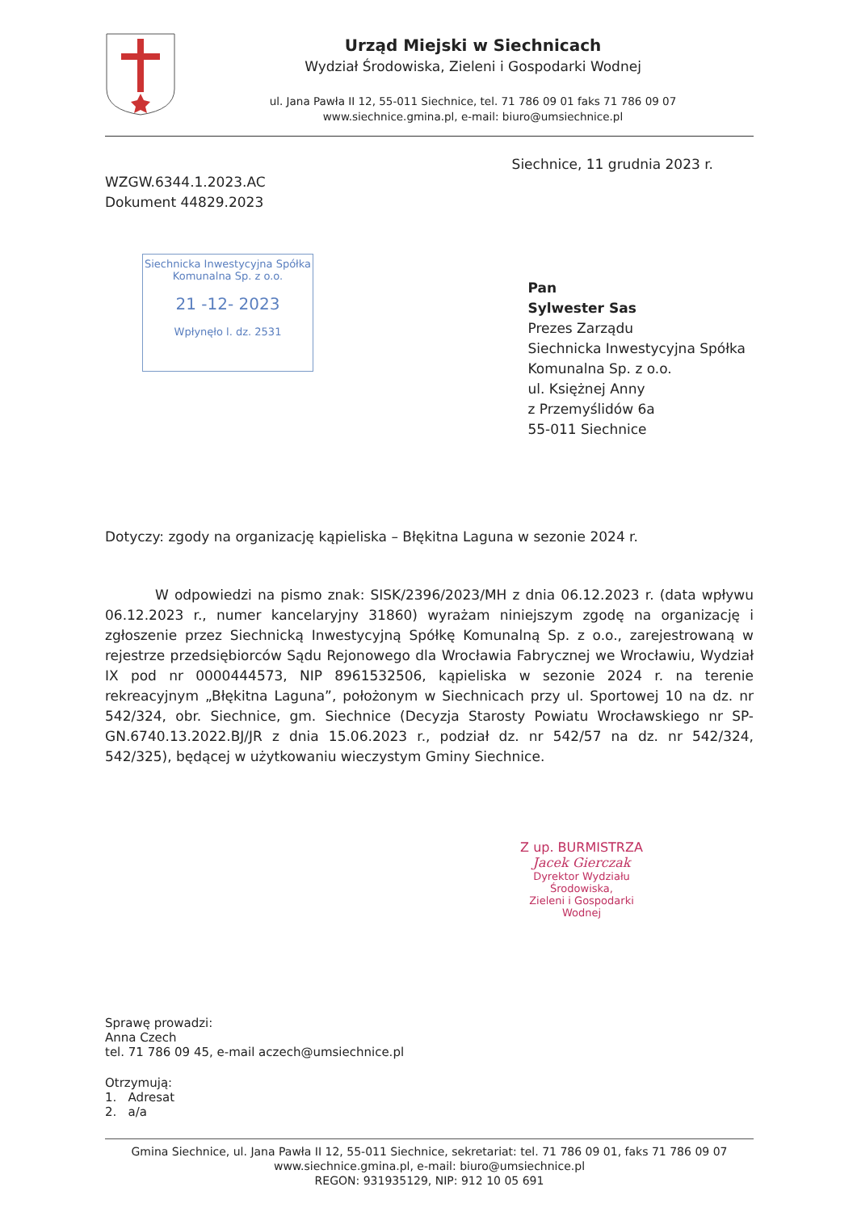Urząd Miejski w Siechnicach
Wydział Środowiska, Zieleni i Gospodarki Wodnej
ul. Jana Pawła II 12, 55-011 Siechnice, tel. 71 786 09 01 faks 71 786 09 07
www.siechnice.gmina.pl, e-mail: biuro@umsiechnice.pl
Siechnice, 11 grudnia 2023 r.
WZGW.6344.1.2023.AC
Dokument 44829.2023
Siechnicka Inwestycyjna Spółka
Komunalna Sp. z o.o.
21 -12- 2023
Wpłynęło l. dz. 2531
Pan
Sylwester Sas
Prezes Zarządu
Siechnicka Inwestycyjna Spółka
Komunalna Sp. z o.o.
ul. Księżnej Anny
z Przemyślidów 6a
55-011 Siechnice
Dotyczy: zgody na organizację kąpieliska – Błękitna Laguna w sezonie 2024 r.
W odpowiedzi na pismo znak: SISK/2396/2023/MH z dnia 06.12.2023 r. (data wpływu 06.12.2023 r., numer kancelaryjny 31860) wyrażam niniejszym zgodę na organizację i zgłoszenie przez Siechnicką Inwestycyjną Spółkę Komunalną Sp. z o.o., zarejestrowaną w rejestrze przedsiębiorców Sądu Rejonowego dla Wrocławia Fabrycznej we Wrocławiu, Wydział IX pod nr 0000444573, NIP 8961532506, kąpieliska w sezonie 2024 r. na terenie rekreacyjnym „Błękitna Laguna”, położonym w Siechnicach przy ul. Sportowej 10 na dz. nr 542/324, obr. Siechnice, gm. Siechnice (Decyzja Starosty Powiatu Wrocławskiego nr SP-GN.6740.13.2022.BJ/JR z dnia 15.06.2023 r., podział dz. nr 542/57 na dz. nr 542/324, 542/325), będącej w użytkowaniu wieczystym Gminy Siechnice.
Z up. BURMISTRZA
Jacek Gierczak
Dyrektor Wydziału Środowiska,
Zieleni i Gospodarki Wodnej
Sprawę prowadzi:
Anna Czech
tel. 71 786 09 45, e-mail aczech@umsiechnice.pl
Otrzymują:
1. Adresat
2. a/a
Gmina Siechnice, ul. Jana Pawła II 12, 55-011 Siechnice, sekretariat: tel. 71 786 09 01, faks 71 786 09 07
www.siechnice.gmina.pl, e-mail: biuro@umsiechnice.pl
REGON: 931935129, NIP: 912 10 05 691